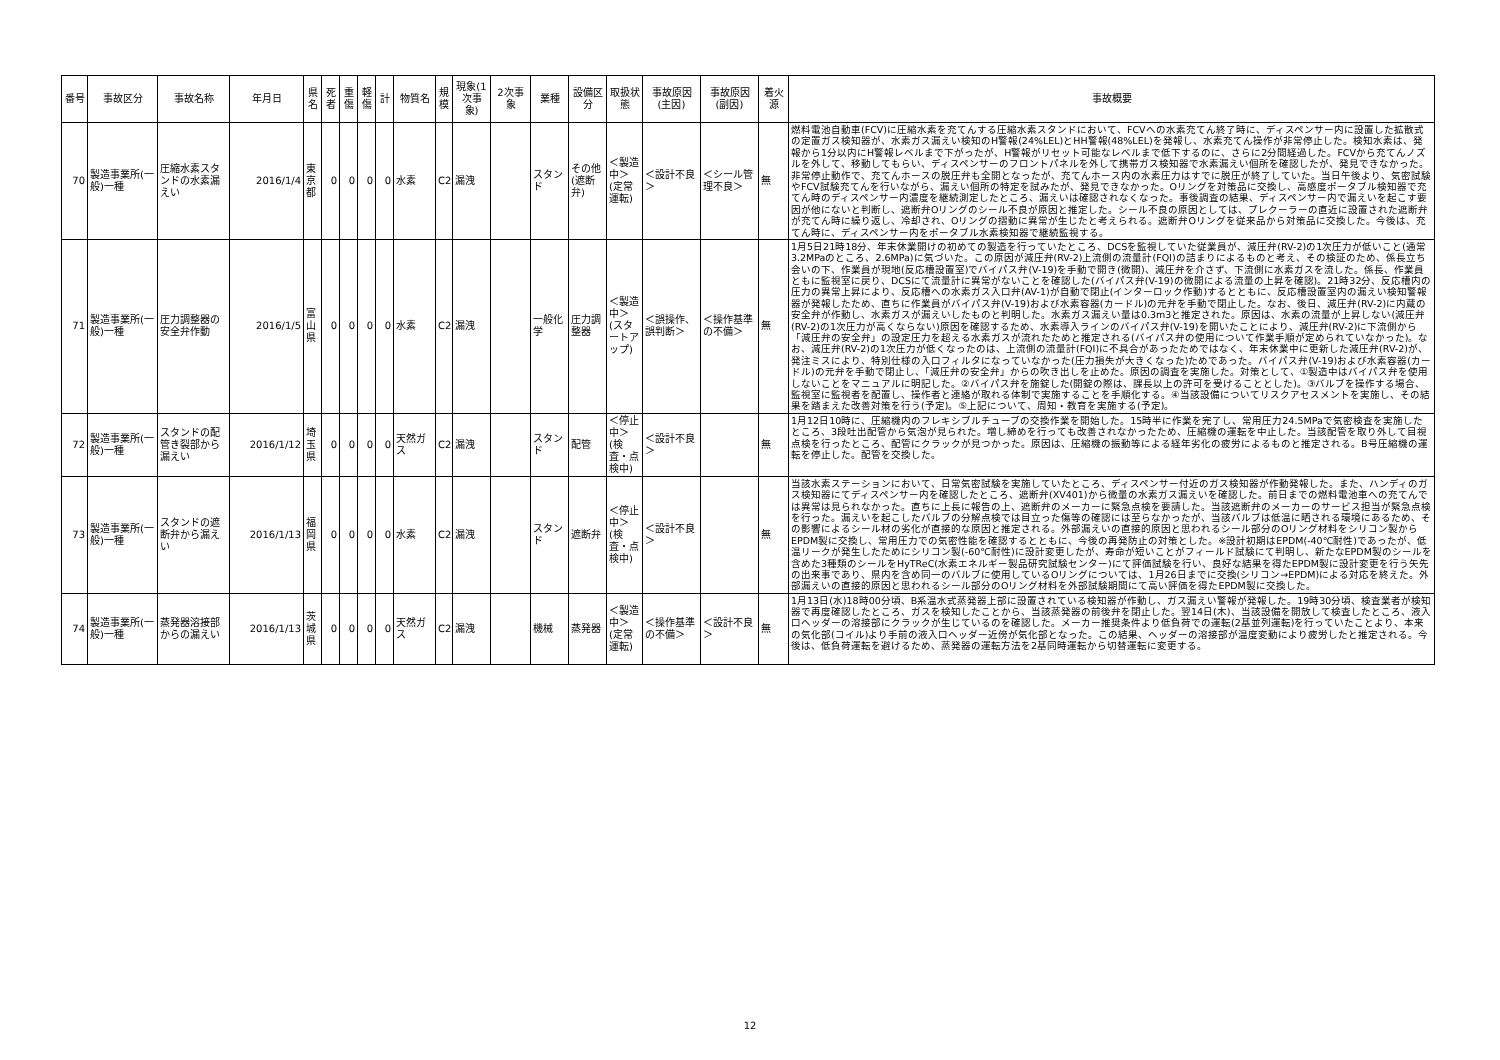| 番号 | 事故区分 | 事故名称 | 年月日 | 県名 | 死者 | 重傷 | 軽傷 | 計 | 物質名 | 規模 | 現象(1次事象) | 2次事象 | 業種 | 設備区分 | 取扱状態 | 事故原因(主因) | 事故原因(副因) | 着火源 | 事故概要 |
| --- | --- | --- | --- | --- | --- | --- | --- | --- | --- | --- | --- | --- | --- | --- | --- | --- | --- | --- | --- |
| 70 | 製造事業所(一般)一種 | 圧縮水素スタンドの水素漏えい | 2016/1/4 | 東京都 | 0 | 0 | 0 | 0 | 水素 | C2 | 漏洩 | | スタンド | その他(遮断弁) | ＜製造中＞(定常運転) | ＜設計不良＞ | ＜シール管理不良＞ | 無 | 燃料電池自動車(FCV)に圧縮水素を充てんする圧縮水素スタンドにおいて、FCVへの水素充てん終了時に、ディスペンサー内に設置した拡散式の定置ガス検知器が、水素ガス漏えい検知のH警報(24%LEL)とHH警報(48%LEL)を発報し、水素充てん操作が非常停止した。検知水素は、発報から1分以内にH警報レベルまで下がったが、H警報がリセット可能なレベルまで低下するのに、さらに2分間経過した。FCVから充てんノズルを外して、移動してもらい、ディスペンサーのフロントパネルを外して携帯ガス検知器で水素漏えい個所を確認したが、発見できなかった。非常停止動作で、充てんホースの脱圧弁も全開となったが、充てんホース内の水素圧力はすでに脱圧が終了していた。当日午後より、気密試験やFCV試験充てんを行いながら、漏えい個所の特定を試みたが、発見できなかった。Oリングを対策品に交換し、高感度ポータブル検知器で充てん時のディスペンサー内濃度を継続測定したところ、漏えいは確認されなくなった。事後調査の結果、ディスペンサー内で漏えいを起こす要因が他にないと判断し、遮断弁Oリングのシール不良が原因と推定した。シール不良の原因としては、プレクーラーの直近に設置された遮断弁が充てん時に繰り返し、冷却され、Oリングの摺動に異常が生じたと考えられる。遮断弁Oリングを従来品から対策品に交換した。今後は、充てん時に、ディスペンサー内をポータブル水素検知器で継続監視する。 |
| 71 | 製造事業所(一般)一種 | 圧力調整器の安全弁作動 | 2016/1/5 | 富山県 | 0 | 0 | 0 | 0 | 水素 | C2 | 漏洩 | | 一般化学 | 圧力調整器 | ＜製造中＞(スタートアップ) | ＜誤操作、誤判断＞ | ＜操作基準の不備＞ | 無 | 1月5日21時18分、年末休業開けの初めての製造を行っていたところ、DCSを監視していた従業員が、減圧弁(RV-2)の1次圧力が低いこと(通常3.2MPaのところ、2.6MPa)に気づいた。この原因が減圧弁(RV-2)上流側の流量計(FQI)の詰まりによるものと考え、その検証のため、係長立ち会いの下、作業員が現地(反応槽設置室)でバイパス弁(V-19)を手動で開き(微開)、減圧弁を介さず、下流側に水素ガスを流した。係長、作業員ともに監視室に戻り、DCSにて流量計に異常がないことを確認した(バイパス弁(V-19)の微開による流量の上昇を確認)。21時32分、反応槽内の圧力の異常上昇により、反応槽への水素ガス入口弁(AV-1)が自動で閉止(インターロック作動)するとともに、反応槽設置室内の漏えい検知警報器が発報したため、直ちに作業員がバイパス弁(V-19)および水素容器(カードル)の元弁を手動で閉止した。なお、後日、減圧弁(RV-2)に内蔵の安全弁が作動し、水素ガスが漏えいしたものと判明した。水素ガス漏えい量は0.3m3と推定された。原因は、水素の流量が上昇しない(減圧弁(RV-2)の1次圧力が高くならない)原因を確認するため、水素導入ラインのバイパス弁(V-19)を開いたことにより、減圧弁(RV-2)に下流側から「減圧弁の安全弁」の設定圧力を超える水素ガスが流れたためと推定される(バイパス弁の使用について作業手順が定められていなかった)。なお、減圧弁(RV-2)の1次圧力が低くなったのは、上流側の流量計(FQI)に不具合があったためではなく、年末休業中に更新した減圧弁(RV-2)が、発注ミスにより、特別仕様の入口フィルタになっていなかった(圧力損失が大きくなった)ためであった。バイパス弁(V-19)および水素容器(カードル)の元弁を手動で閉止し、「減圧弁の安全弁」からの吹き出しを止めた。原因の調査を実施した。対策として、①製造中はバイパス弁を使用しないことをマニュアルに明記した。②バイパス弁を施錠した(開錠の際は、課長以上の許可を受けることとした)。③バルブを操作する場合、監視室に監視者を配置し、操作者と連絡が取れる体制で実施することを手順化する。④当該設備についてリスクアセスメントを実施し、その結果を踏まえた改善対策を行う(予定)。⑤上記について、周知・教育を実施する(予定)。 |
| 72 | 製造事業所(一般)一種 | スタンドの配管き裂部から漏えい | 2016/1/12 | 埼玉県 | 0 | 0 | 0 | 0 | 天然ガス | C2 | 漏洩 | | スタンド | 配管 | ＜停止中＞(検査・点検中) | ＜設計不良＞ | | 無 | 1月12日10時に、圧縮機内のフレキシブルチューブの交換作業を開始した。15時半に作業を完了し、常用圧力24.5MPaで気密検査を実施したところ、3段吐出配管から気泡が見られた。増し締めを行っても改善されなかったため、圧縮機の運転を中止した。当該配管を取り外して目視点検を行ったところ、配管にクラックが見つかった。原因は、圧縮機の振動等による経年劣化の疲労によるものと推定される。B号圧縮機の運転を停止した。配管を交換した。 |
| 73 | 製造事業所(一般)一種 | スタンドの遮断弁から漏えい | 2016/1/13 | 福岡県 | 0 | 0 | 0 | 0 | 水素 | C2 | 漏洩 | | スタンド | 遮断弁 | ＜停止中＞(検査・点検中) | ＜設計不良＞ | | 無 | 当該水素ステーションにおいて、日常気密試験を実施していたところ、ディスペンサー付近のガス検知器が作動発報した。また、ハンディのガス検知器にてディスペンサー内を確認したところ、遮断弁(XV401)から微量の水素ガス漏えいを確認した。前日までの燃料電池車への充てんでは異常は見られなかった。直ちに上長に報告の上、遮断弁のメーカーに緊急点検を要請した。当該遮断弁のメーカーのサービス担当が緊急点検を行った。漏えいを起こしたバルブの分解点検では目立った傷等の確認には至らなかったが、当該バルブは低温に晒される環境にあるため、その影響によるシール材の劣化が直接的な原因と推定される。外部漏えいの直接的原因と思われるシール部分のOリング材料をシリコン製からEPDM製に交換し、常用圧力での気密性能を確認するとともに、今後の再発防止の対策とした。※設計初期はEPDM(-40℃耐性)であったが、低温リークが発生したためにシリコン製(-60℃耐性)に設計変更したが、寿命が短いことがフィールド試験にて判明し、新たなEPDM製のシールを含めた3種類のシールをHyTReC(水素エネルギー製品研究試験センター)にて評価試験を行い、良好な結果を得たEPDM製に設計変更を行う矢先の出来事であり、県内を含め同一のバルブに使用しているOリングについては、1月26日までに交換(シリコン→EPDM)による対応を終えた。外部漏えいの直接的原因と思われるシール部分のOリング材料を外部試験期間にて高い評価を得たEPDM製に交換した。 |
| 74 | 製造事業所(一般)一種 | 蒸発器溶接部からの漏えい | 2016/1/13 | 茨城県 | 0 | 0 | 0 | 0 | 天然ガス | C2 | 漏洩 | | 機械 | 蒸発器 | ＜製造中＞(定常運転) | ＜操作基準の不備＞ | ＜設計不良＞ | 無 | 1月13日(水)18時00分頃、B系温水式蒸発器上部に設置されている検知器が作動し、ガス漏えい警報が発報した。19時30分頃、検査業者が検知器で再度確認したところ、ガスを検知したことから、当該蒸発器の前後弁を閉止した。翌14日(木)、当該設備を開放して検査したところ、液入口ヘッダーの溶接部にクラックが生じているのを確認した。メーカー推奨条件より低負荷での運転(2基並列運転)を行っていたことより、本来の気化部(コイル)より手前の液入口ヘッダー近傍が気化部となった。この結果、ヘッダーの溶接部が温度変動により疲労したと推定される。今後は、低負荷運転を避けるため、蒸発器の運転方法を2基同時運転から切替運転に変更する。 |
12